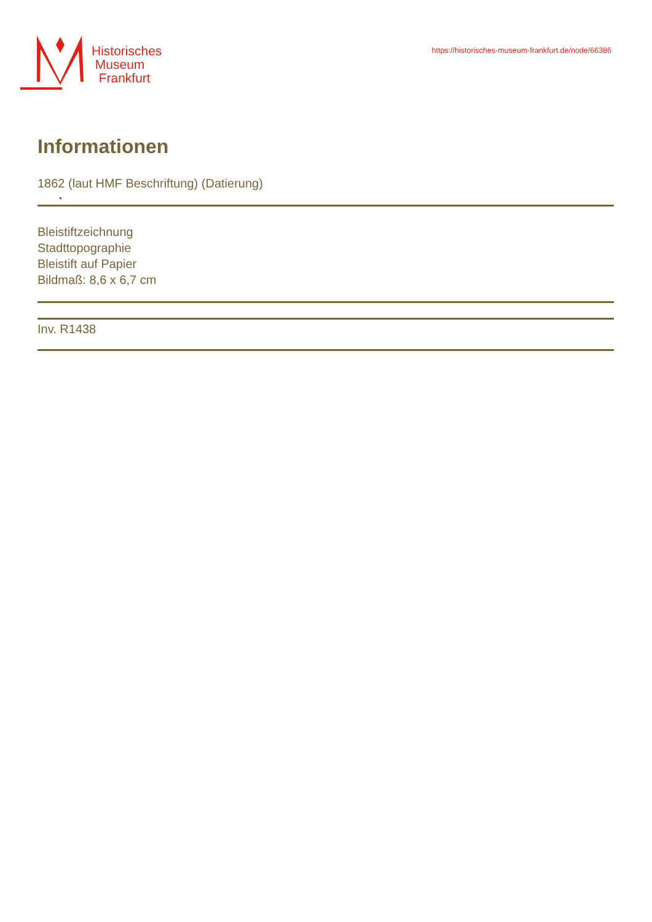Historisches
Museum
Frankfurt
https://historisches-museum-frankfurt.de/node/66386
Informationen
1862 (laut HMF Beschriftung) (Datierung)
•
Bleistiftzeichnung
Stadttopographie
Bleistift auf Papier
Bildmaß: 8,6 x 6,7 cm
Inv. R1438